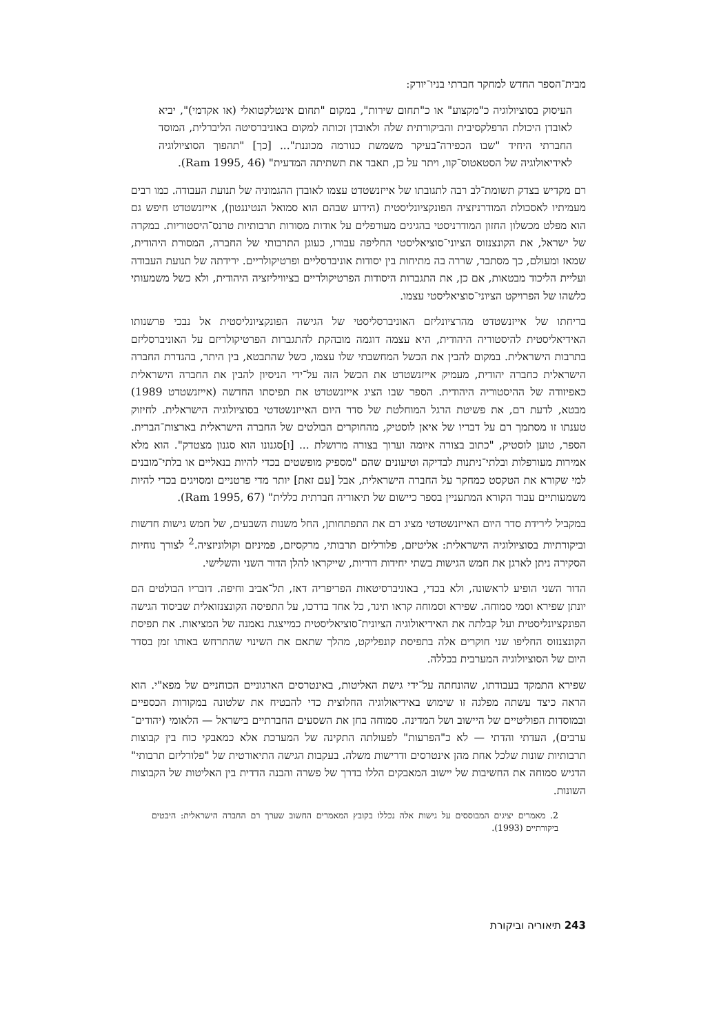מבית־הספר החדש למחקר חברתי בניו־יורק:
העיסוק בסוציולוגיה כ"מקצוע" או כ"תחום שירות", במקום "תחום אינטלקטואלי (או אקדמי)", יביא לאובדן היכולת הרפלקסיבית והביקורתית שלה ולאובדן זכותה למקום באוניברסיטה הליברלית, המוסד החברתי היחיד "שבו הכפירה־בעיקר משמשת כנורמה מכוננת"... [כך] "תהפוך הסוציולוגיה לאידיאולוגיה של הסטאטוס־קוו, ויתר על כן, תאבד את תשתיתה המדעית" (Ram 1995, 46).
רם מקדיש בצדק תשומת־לב רבה לתגובתו של אייזנשטדט עצמו לאובדן ההגמוניה של תנועת העבודה. כמו רבים מעמיתיו לאסכולת המודרניזציה הפונקציונליסטית (הידוע שבהם הוא סמואל הנטינגטון), אייזנשטדט חיפש גם הוא מפלט מכשלון החזון המודרניסטי בהגיגים מעורפלים על אודות מסורות תרבותיות טרנס־היסטוריות. במקרה של ישראל, את הקונצנזוס הציוני־סוציאליסטי החליפה עבורו, כעוגן התרבותי של החברה, המסורת היהודית, שמאז ומעולם, כך מסתבר, שררה בה מתיחות בין יסודות אוניברסליים ופרטיקולריים. ירידתה של תנועת העבודה ועליית הליכוד מבטאות, אם כן, את התגברות היסודות הפרטיקולריים בציוויליזציה היהודית, ולא כשל משמעותי כלשהו של הפרויקט הציוני־סוציאליסטי עצמו.
בריחתו של אייזנשטדט מהרציונליזם האוניברסליסטי של הגישה הפונקציונליסטית אל נבכי פרשנותו האידיאליסטית להיסטוריה היהודית, היא עצמה דוגמה מובהקת להתגברות הפרטיקולריזם על האוניברסליזם בתרבות הישראלית. במקום להבין את הכשל המחשבתי שלו עצמו, כשל שהתבטא, בין היתר, בהגדרת החברה הישראלית כחברה יהודית, מעמיק אייזנשטדט את הכשל הזה על־ידי הניסיון להבין את החברה הישראלית כאפיזודה של ההיסטוריה היהודית. הספר שבו הציג אייזנשטדט את תפיסתו החדשה (אייזנשטדט 1989) מבטא, לדעת רם, את פשיטת הרגל המוחלטת של סדר היום האייזנשטדטי בסוציולוגיה הישראלית. לחיזוק טענתו זו מסתמך רם על דבריו של איאן לוסטיק, מהחוקרים הבולטים של החברה הישראלית בארצות־הברית. הספר, טוען לוסטיק, "כתוב בצורה איומה וערוך בצורה מרושלת ... [ו]סגנונו הוא סגנון מצטדק". הוא מלא אמירות מעורפלות ובלתי־ניתנות לבדיקה וטיעונים שהם "מספיק מופשטים בכדי להיות בנאליים או בלתי־מובנים למי שקורא את הטקסט כמחקר על החברה הישראלית, אבל [עם זאת] יותר מדי פרטניים ומסויגים בכדי להיות משמעותיים עבור הקורא המתעניין בספר כיישום של תיאוריה חברתית כללית" (Ram 1995, 67).
במקביל לירידת סדר היום האייזנשטדטי מציג רם את התפתחותן, החל משנות השבעים, של חמש גישות חדשות וביקורתיות בסוציולוגיה הישראלית: אליטיזם, פלורליזם תרבותי, מרקסיזם, פמיניזם וקולוניזציה.<sup>2</sup> לצורך נוחיות הסקירה ניתן לארגן את חמש הגישות בשתי יחידות דוריות, שייקראו להלן הדור השני והשלישי.
הדור השני הופיע לראשונה, ולא בכדי, באוניברסיטאות הפריפריה דאז, תל־אביב וחיפה. דובריו הבולטים הם יונתן שפירא וסמי סמוחה. שפירא וסמוחה קראו תיגר, כל אחד בדרכו, על התפיסה הקונצנזואלית שביסוד הגישה הפונקציונליסטית ועל קבלתה את האידיאולוגיה הציונית־סוציאליסטית כמייצגת נאמנה של המציאות. את תפיסת הקונצנזוס החליפו שני חוקרים אלה בתפיסת קונפליקט, מהלך שתאם את השינוי שהתרחש באותו זמן בסדר היום של הסוציולוגיה המערבית בכללה.
שפירא התמקד בעבודתו, שהונחתה על־ידי גישת האליטות, באינטרסים הארגוניים הכוחניים של מפא"י. הוא הראה כיצד עשתה מפלגה זו שימוש באידיאולוגיה החלוצית כדי להבטיח את שלטונה במקורות הכספיים ובמוסדות הפוליטיים של היישוב ושל המדינה. סמוחה בחן את השסעים החברתיים בישראל — הלאומי (יהודים־ערבים), העדתי והדתי — לא כ"הפרעות" לפעולתה התקינה של המערכת אלא כמאבקי כוח בין קבוצות תרבותיות שונות שלכל אחת מהן אינטרסים ודרישות משלה. בעקבות הגישה התיאורטית של "פלורליזם תרבותי" הדגיש סמוחה את החשיבות של יישוב המאבקים הללו בדרך של פשרה והבנה הדדית בין האליטות של הקבוצות השונות.
2. מאמרים יציגים המבוססים על גישות אלה נכללו בקובץ המאמרים החשוב שערך רם החברה הישראלית: היבטים ביקורתיים (1993).
243 תיאוריה וביקורת